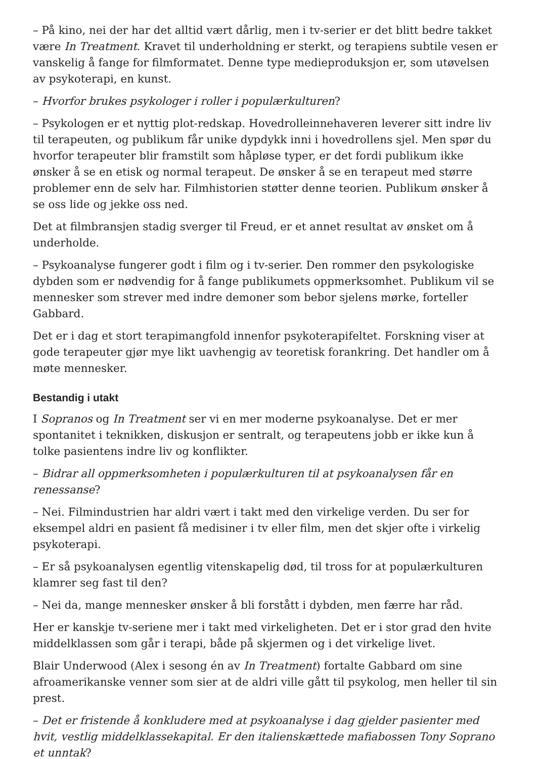– På kino, nei der har det alltid vært dårlig, men i tv-serier er det blitt bedre takket være In Treatment. Kravet til underholdning er sterkt, og terapiens subtile vesen er vanskelig å fange for filmformatet. Denne type medieproduksjon er, som utøvelsen av psykoterapi, en kunst.
– Hvorfor brukes psykologer i roller i populærkulturen?
– Psykologen er et nyttig plot-redskap. Hovedrolleinnehaveren leverer sitt indre liv til terapeuten, og publikum får unike dypdykk inni i hovedrollens sjel. Men spør du hvorfor terapeuter blir framstilt som håpløse typer, er det fordi publikum ikke ønsker å se en etisk og normal terapeut. De ønsker å se en terapeut med større problemer enn de selv har. Filmhistorien støtter denne teorien. Publikum ønsker å se oss lide og jekke oss ned.
Det at filmbransjen stadig sverger til Freud, er et annet resultat av ønsket om å underholde.
– Psykoanalyse fungerer godt i film og i tv-serier. Den rommer den psykologiske dybden som er nødvendig for å fange publikumets oppmerksomhet. Publikum vil se mennesker som strever med indre demoner som bebor sjelens mørke, forteller Gabbard.
Det er i dag et stort terapimangfold innenfor psykoterapifeltet. Forskning viser at gode terapeuter gjør mye likt uavhengig av teoretisk forankring. Det handler om å møte mennesker.
Bestandig i utakt
I Sopranos og In Treatment ser vi en mer moderne psykoanalyse. Det er mer spontanitet i teknikken, diskusjon er sentralt, og terapeutens jobb er ikke kun å tolke pasientens indre liv og konflikter.
– Bidrar all oppmerksomheten i populærkulturen til at psykoanalysen får en renessanse?
– Nei. Filmindustrien har aldri vært i takt med den virkelige verden. Du ser for eksempel aldri en pasient få medisiner i tv eller film, men det skjer ofte i virkelig psykoterapi.
– Er så psykoanalysen egentlig vitenskapelig død, til tross for at populærkulturen klamrer seg fast til den?
– Nei da, mange mennesker ønsker å bli forstått i dybden, men færre har råd.
Her er kanskje tv-seriene mer i takt med virkeligheten. Det er i stor grad den hvite middelklassen som går i terapi, både på skjermen og i det virkelige livet.
Blair Underwood (Alex i sesong én av In Treatment) fortalte Gabbard om sine afroamerikanske venner som sier at de aldri ville gått til psykolog, men heller til sin prest.
– Det er fristende å konkludere med at psykoanalyse i dag gjelder pasienter med hvit, vestlig middelklassekapital. Er den italienskættede mafiabossen Tony Soprano et unntak?